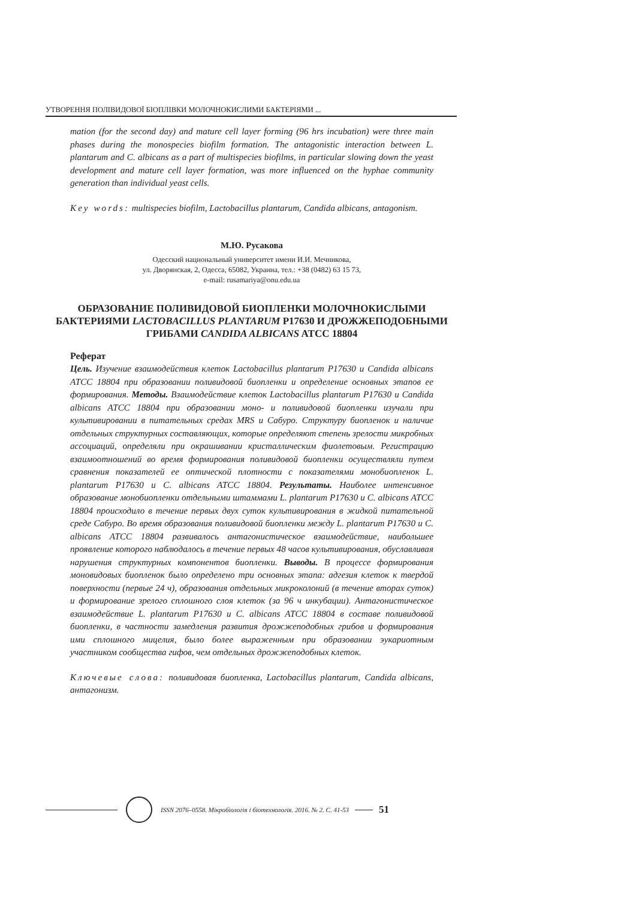УТВОРЕННЯ ПОЛІВИДОВОЇ БІОПЛІВКИ МОЛОЧНОКИСЛИМИ БАКТЕРІЯМИ ...
mation (for the second day) and mature cell layer forming (96 hrs incubation) were three main phases during the monospecies biofilm formation. The antagonistic interaction between L. plantarum and C. albicans as a part of multispecies biofilms, in particular slowing down the yeast development and mature cell layer formation, was more influenced on the hyphae community generation than individual yeast cells.
Key words: multispecies biofilm, Lactobacillus plantarum, Candida albicans, antagonism.
М.Ю. Русакова
Одесский национальный университет имени И.И. Мечникова,
ул. Дворянская, 2, Одесса, 65082, Украина, тел.: +38 (0482) 63 15 73,
e-mail: rusamariya@onu.edu.ua
ОБРАЗОВАНИЕ ПОЛИВИДОВОЙ БИОПЛЕНКИ МОЛОЧНОКИСЛЫМИ БАКТЕРИЯМИ LACTOBACILLUS PLANTARUM P17630 И ДРОЖЖЕПОДОБНЫМИ ГРИБАМИ CANDIDA ALBICANS ATCC 18804
Реферат
Цель. Изучение взаимодействия клеток Lactobacillus plantarum P17630 и Candida albicans ATCC 18804 при образовании поливидовой биопленки и определение основных этапов ее формирования. Методы. Взаимодействие клеток Lactobacillus plantarum P17630 и Candida albicans ATCC 18804 при образовании моно- и поливидовой биопленки изучали при культивировании в питательных средах MRS и Сабуро. Структуру биопленок и наличие отдельных структурных составляющих, которые определяют степень зрелости микробных ассоциаций, определяли при окрашивании кристаллическим фиолетовым. Регистрацию взаимоотношений во время формирования поливидовой биопленки осуществляли путем сравнения показателей ее оптической плотности с показателями монобиопленок L. plantarum P17630 и C. albicans ATCC 18804. Результаты. Наиболее интенсивное образование монобиопленки отдельными штаммами L. plantarum P17630 и C. albicans ATCC 18804 происходило в течение первых двух суток культивирования в жидкой питательной среде Сабуро. Во время образования поливидовой биопленки между L. plantarum P17630 и C. albicans ATCC 18804 развивалось антагонистическое взаимодействие, наибольшее проявление которого наблюдалось в течение первых 48 часов культивирования, обуславливая нарушения структурных компонентов биопленки. Выводы. В процессе формирования моновидовых биопленок было определено три основных этапа: адгезия клеток к твердой поверхности (первые 24 ч), образования отдельных микроколоний (в течение вторах суток) и формирование зрелого сплошного слоя клеток (за 96 ч инкубации). Антагонистическое взаимодействие L. plantarum P17630 и C. albicans ATCC 18804 в составе поливидовой биопленки, в частности замедления развития дрожжеподобных грибов и формирования ими сплошного мицелия, было более выраженным при образовании эукариотным участником сообщества гифов, чем отдельных дрожжеподобных клеток.
Ключевые слова: поливидовая биопленка, Lactobacillus plantarum, Candida albicans, антагонизм.
ISSN 2076–0558. Мікробіологія і біотехнологія. 2016. № 2. С. 41-53
51